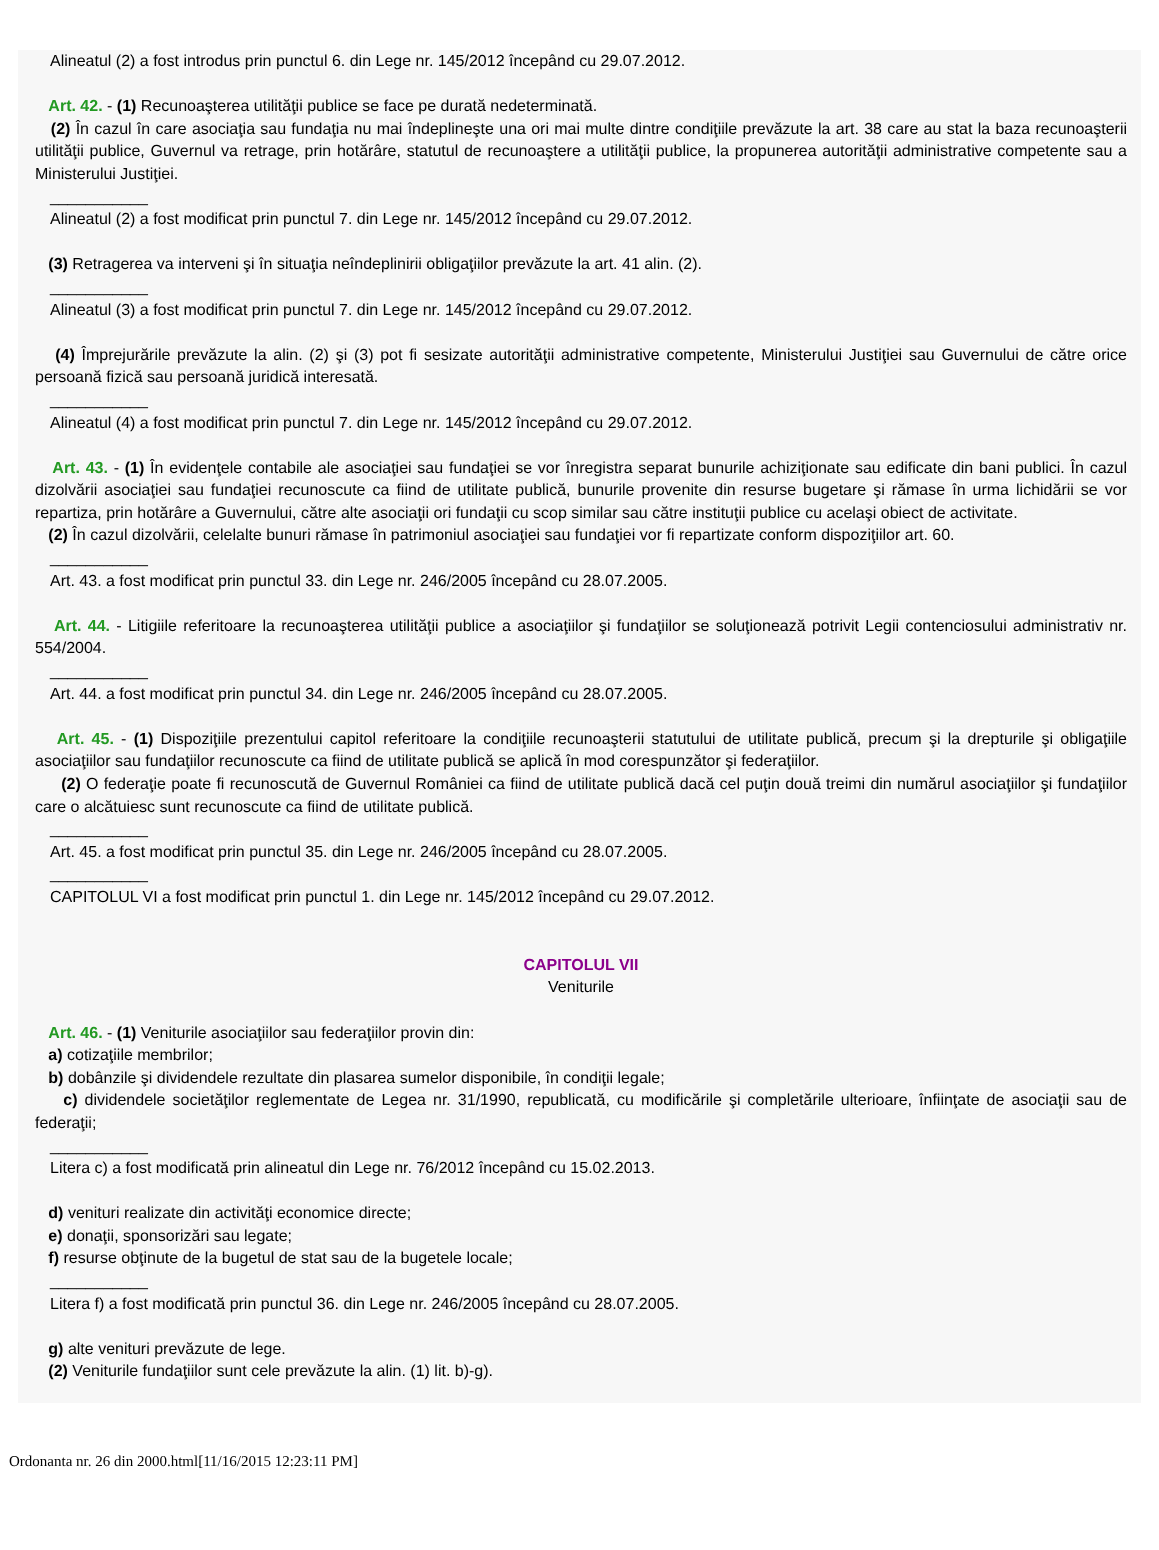Alineatul (2) a fost introdus prin punctul 6. din Lege nr. 145/2012 începând cu 29.07.2012.
Art. 42. - (1) Recunoaşterea utilităţii publice se face pe durată nedeterminată.
(2) În cazul în care asociaţia sau fundaţia nu mai îndeplineşte una ori mai multe dintre condiţiile prevăzute la art. 38 care au stat la baza recunoaşterii utilităţii publice, Guvernul va retrage, prin hotărâre, statutul de recunoaştere a utilităţii publice, la propunerea autorităţii administrative competente sau a Ministerului Justiţiei.
___________
Alineatul (2) a fost modificat prin punctul 7. din Lege nr. 145/2012 începând cu 29.07.2012.
(3) Retragerea va interveni şi în situaţia neîndeplinirii obligaţiilor prevăzute la art. 41 alin. (2).
___________
Alineatul (3) a fost modificat prin punctul 7. din Lege nr. 145/2012 începând cu 29.07.2012.
(4) Împrejurările prevăzute la alin. (2) şi (3) pot fi sesizate autorităţii administrative competente, Ministerului Justiţiei sau Guvernului de către orice persoană fizică sau persoană juridică interesată.
___________
Alineatul (4) a fost modificat prin punctul 7. din Lege nr. 145/2012 începând cu 29.07.2012.
Art. 43. - (1) În evidenţele contabile ale asociaţiei sau fundaţiei se vor înregistra separat bunurile achiziţionate sau edificate din bani publici. În cazul dizolvării asociaţiei sau fundaţiei recunoscute ca fiind de utilitate publică, bunurile provenite din resurse bugetare şi rămase în urma lichidării se vor repartiza, prin hotărâre a Guvernului, către alte asociaţii ori fundaţii cu scop similar sau către instituţii publice cu acelaşi obiect de activitate.
(2) În cazul dizolvării, celelalte bunuri rămase în patrimoniul asociaţiei sau fundaţiei vor fi repartizate conform dispoziţiilor art. 60.
___________
Art. 43. a fost modificat prin punctul 33. din Lege nr. 246/2005 începând cu 28.07.2005.
Art. 44. - Litigiile referitoare la recunoaşterea utilităţii publice a asociaţiilor şi fundaţiilor se soluţionează potrivit Legii contenciosului administrativ nr. 554/2004.
___________
Art. 44. a fost modificat prin punctul 34. din Lege nr. 246/2005 începând cu 28.07.2005.
Art. 45. - (1) Dispoziţiile prezentului capitol referitoare la condiţiile recunoaşterii statutului de utilitate publică, precum şi la drepturile şi obligaţiile asociaţiilor sau fundaţiilor recunoscute ca fiind de utilitate publică se aplică în mod corespunzător şi federaţiilor.
(2) O federaţie poate fi recunoscută de Guvernul României ca fiind de utilitate publică dacă cel puţin două treimi din numărul asociaţiilor şi fundaţiilor care o alcătuiesc sunt recunoscute ca fiind de utilitate publică.
___________
Art. 45. a fost modificat prin punctul 35. din Lege nr. 246/2005 începând cu 28.07.2005.
___________
CAPITOLUL VI a fost modificat prin punctul 1. din Lege nr. 145/2012 începând cu 29.07.2012.
CAPITOLUL VII
Veniturile
Art. 46. - (1) Veniturile asociaţiilor sau federaţiilor provin din:
a) cotizaţiile membrilor;
b) dobânzile şi dividendele rezultate din plasarea sumelor disponibile, în condiţii legale;
c) dividendele societăţilor reglementate de Legea nr. 31/1990, republicată, cu modificările şi completările ulterioare, înfiinţate de asociaţii sau de federaţii;
___________
Litera c) a fost modificată prin alineatul din Lege nr. 76/2012 începând cu 15.02.2013.
d) venituri realizate din activităţi economice directe;
e) donaţii, sponsorizări sau legate;
f) resurse obţinute de la bugetul de stat sau de la bugetele locale;
___________
Litera f) a fost modificată prin punctul 36. din Lege nr. 246/2005 începând cu 28.07.2005.
g) alte venituri prevăzute de lege.
(2) Veniturile fundaţiilor sunt cele prevăzute la alin. (1) lit. b)-g).
Ordonanta nr. 26 din 2000.html[11/16/2015 12:23:11 PM]